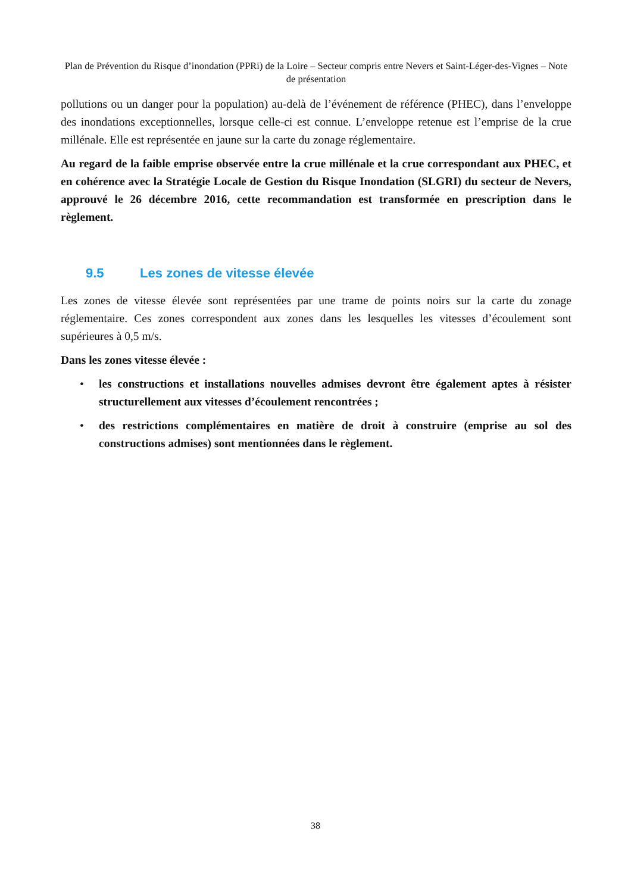Plan de Prévention du Risque d’inondation (PPRi) de la Loire – Secteur compris entre Nevers et Saint-Léger-des-Vignes – Note de présentation
pollutions ou un danger pour la population) au-delà de l’événement de référence (PHEC), dans l’enveloppe des inondations exceptionnelles, lorsque celle-ci est connue. L’enveloppe retenue est l’emprise de la crue millénale. Elle est représentée en jaune sur la carte du zonage réglementaire.
Au regard de la faible emprise observée entre la crue millénale et la crue correspondant aux PHEC, et en cohérence avec la Stratégie Locale de Gestion du Risque Inondation (SLGRI) du secteur de Nevers, approuvé le 26 décembre 2016, cette recommandation est transformée en prescription dans le règlement.
9.5 Les zones de vitesse élevée
Les zones de vitesse élevée sont représentées par une trame de points noirs sur la carte du zonage réglementaire. Ces zones correspondent aux zones dans les lesquelles les vitesses d’écoulement sont supérieures à 0,5 m/s.
Dans les zones vitesse élevée :
• les constructions et installations nouvelles admises devront être également aptes à résister structurellement aux vitesses d’écoulement rencontrées ;
• des restrictions complémentaires en matière de droit à construire (emprise au sol des constructions admises) sont mentionnées dans le règlement.
38